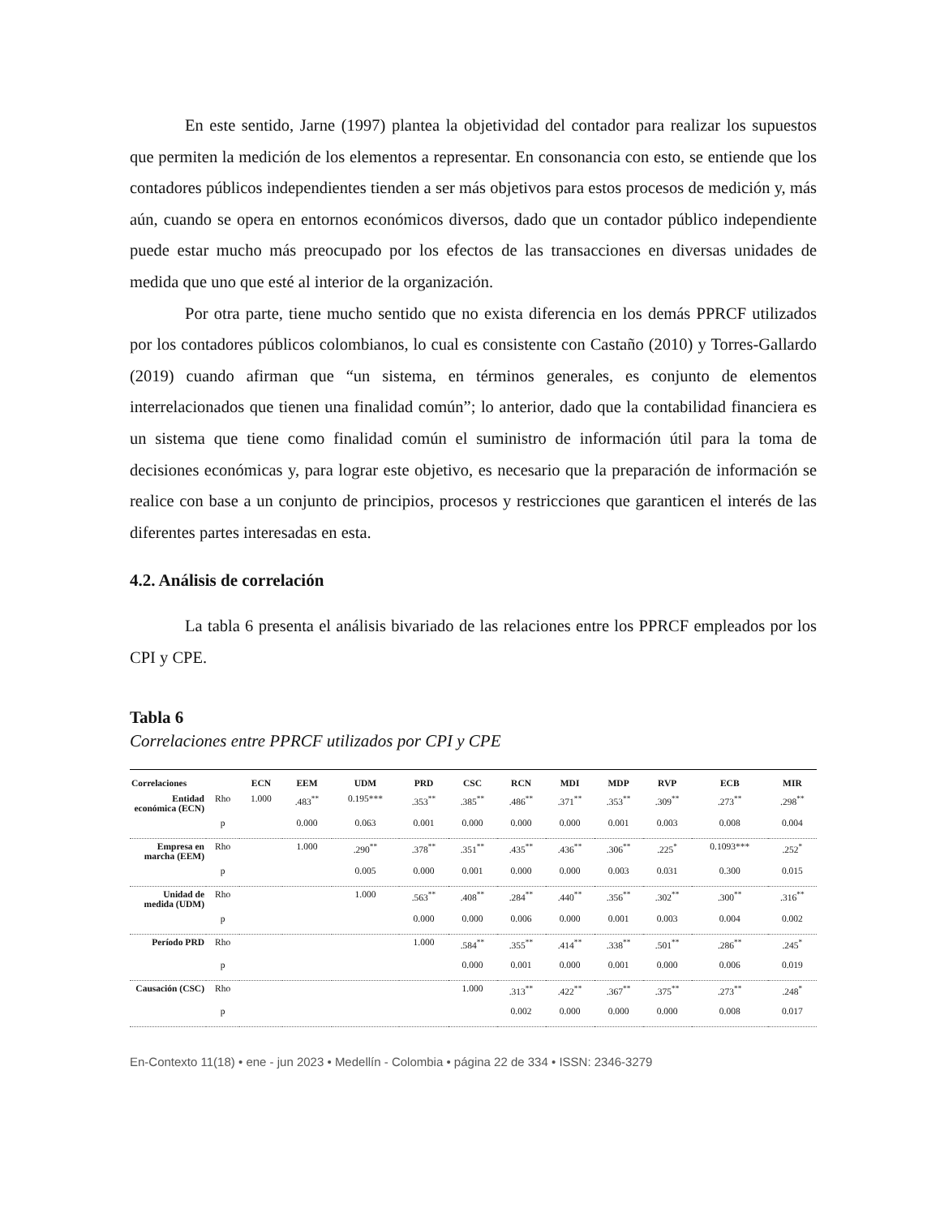En este sentido, Jarne (1997) plantea la objetividad del contador para realizar los supuestos que permiten la medición de los elementos a representar. En consonancia con esto, se entiende que los contadores públicos independientes tienden a ser más objetivos para estos procesos de medición y, más aún, cuando se opera en entornos económicos diversos, dado que un contador público independiente puede estar mucho más preocupado por los efectos de las transacciones en diversas unidades de medida que uno que esté al interior de la organización.
Por otra parte, tiene mucho sentido que no exista diferencia en los demás PPRCF utilizados por los contadores públicos colombianos, lo cual es consistente con Castaño (2010) y Torres-Gallardo (2019) cuando afirman que “un sistema, en términos generales, es conjunto de elementos interrelacionados que tienen una finalidad común”; lo anterior, dado que la contabilidad financiera es un sistema que tiene como finalidad común el suministro de información útil para la toma de decisiones económicas y, para lograr este objetivo, es necesario que la preparación de información se realice con base a un conjunto de principios, procesos y restricciones que garanticen el interés de las diferentes partes interesadas en esta.
4.2. Análisis de correlación
La tabla 6 presenta el análisis bivariado de las relaciones entre los PPRCF empleados por los CPI y CPE.
Tabla 6
Correlaciones entre PPRCF utilizados por CPI y CPE
| Correlaciones | | ECN | EEM | UDM | PRD | CSC | RCN | MDI | MDP | RVP | ECB | MIR |
| --- | --- | --- | --- | --- | --- | --- | --- | --- | --- | --- | --- | --- |
| Entidad económica (ECN) | Rho | 1.000 | .483<sup>**</sup> | 0.195*** | .353<sup>**</sup> | .385<sup>**</sup> | .486<sup>**</sup> | .371<sup>**</sup> | .353<sup>**</sup> | .309<sup>**</sup> | .273<sup>**</sup> | .298<sup>**</sup> |
| | p | | 0.000 | 0.063 | 0.001 | 0.000 | 0.000 | 0.000 | 0.001 | 0.003 | 0.008 | 0.004 |
| Empresa en marcha (EEM) | Rho | | 1.000 | .290<sup>**</sup> | .378<sup>**</sup> | .351<sup>**</sup> | .435<sup>**</sup> | .436<sup>**</sup> | .306<sup>**</sup> | .225<sup>*</sup> | 0.1093*** | .252<sup>*</sup> |
| | p | | | 0.005 | 0.000 | 0.001 | 0.000 | 0.000 | 0.003 | 0.031 | 0.300 | 0.015 |
| Unidad de medida (UDM) | Rho | | | 1.000 | .563<sup>**</sup> | .408<sup>**</sup> | .284<sup>**</sup> | .440<sup>**</sup> | .356<sup>**</sup> | .302<sup>**</sup> | .300<sup>**</sup> | .316<sup>**</sup> |
| | p | | | | 0.000 | 0.000 | 0.006 | 0.000 | 0.001 | 0.003 | 0.004 | 0.002 |
| Período PRD | Rho | | | | 1.000 | .584<sup>**</sup> | .355<sup>**</sup> | .414<sup>**</sup> | .338<sup>**</sup> | .501<sup>**</sup> | .286<sup>**</sup> | .245<sup>*</sup> |
| | p | | | | | 0.000 | 0.001 | 0.000 | 0.001 | 0.000 | 0.006 | 0.019 |
| Causación (CSC) | Rho | | | | | 1.000 | .313<sup>**</sup> | .422<sup>**</sup> | .367<sup>**</sup> | .375<sup>**</sup> | .273<sup>**</sup> | .248<sup>*</sup> |
| | p | | | | | | 0.002 | 0.000 | 0.000 | 0.000 | 0.008 | 0.017 |
En-Contexto 11(18) • ene - jun 2023 • Medellín - Colombia • página 22 de 334 • ISSN: 2346-3279